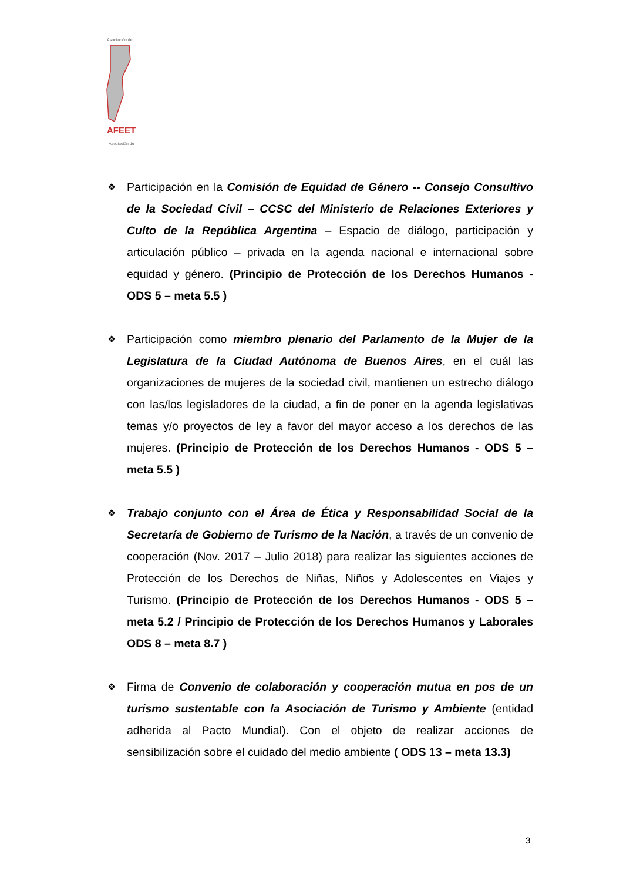Asociación de
AFEET
Asociación de
❖
Participación en la Comisión de Equidad de Género -- Consejo Consultivo de la Sociedad Civil – CCSC del Ministerio de Relaciones Exteriores y Culto de la República Argentina – Espacio de diálogo, participación y articulación público – privada en la agenda nacional e internacional sobre equidad y género. (Principio de Protección de los Derechos Humanos - ODS 5 – meta 5.5 )
❖
Participación como miembro plenario del Parlamento de la Mujer de la Legislatura de la Ciudad Autónoma de Buenos Aires, en el cuál las organizaciones de mujeres de la sociedad civil, mantienen un estrecho diálogo con las/los legisladores de la ciudad, a fin de poner en la agenda legislativas temas y/o proyectos de ley a favor del mayor acceso a los derechos de las mujeres. (Principio de Protección de los Derechos Humanos - ODS 5 – meta 5.5 )
❖
Trabajo conjunto con el Área de Ética y Responsabilidad Social de la Secretaría de Gobierno de Turismo de la Nación, a través de un convenio de cooperación (Nov. 2017 – Julio 2018) para realizar las siguientes acciones de Protección de los Derechos de Niñas, Niños y Adolescentes en Viajes y Turismo. (Principio de Protección de los Derechos Humanos - ODS 5 – meta 5.2 / Principio de Protección de los Derechos Humanos y Laborales ODS 8 – meta 8.7 )
❖
Firma de Convenio de colaboración y cooperación mutua en pos de un turismo sustentable con la Asociación de Turismo y Ambiente (entidad adherida al Pacto Mundial). Con el objeto de realizar acciones de sensibilización sobre el cuidado del medio ambiente ( ODS 13 – meta 13.3)
3